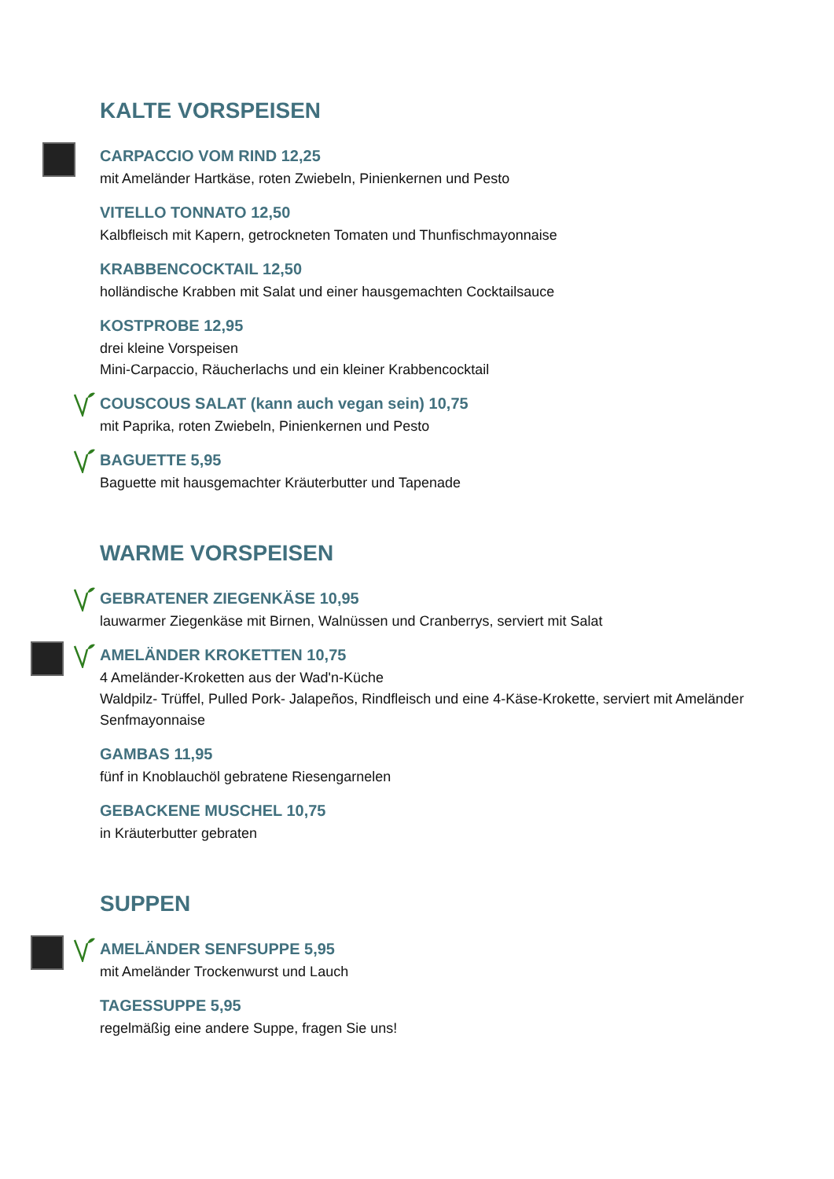KALTE VORSPEISEN
CARPACCIO VOM RIND 12,25
mit Ameländer Hartkäse, roten Zwiebeln, Pinienkernen und Pesto
VITELLO TONNATO 12,50
Kalbfleisch mit Kapern, getrockneten Tomaten und Thunfischmayonnaise
KRABBENCOCKTAIL 12,50
holländische Krabben mit Salat und einer hausgemachten Cocktailsauce
KOSTPROBE 12,95
drei kleine Vorspeisen
Mini-Carpaccio, Räucherlachs und ein kleiner Krabbencocktail
COUSCOUS SALAT (kann auch vegan sein) 10,75
mit Paprika, roten Zwiebeln, Pinienkernen und Pesto
BAGUETTE 5,95
Baguette mit hausgemachter Kräuterbutter und Tapenade
WARME VORSPEISEN
GEBRATENER ZIEGENKÄSE 10,95
lauwarmer Ziegenkäse mit Birnen, Walnüssen und Cranberrys, serviert mit Salat
AMELÄNDER KROKETTEN 10,75
4 Ameländer-Kroketten aus der Wad'n-Küche
Waldpilz- Trüffel, Pulled Pork- Jalapeños, Rindfleisch und eine 4-Käse-Krokette, serviert mit Ameländer Senfmayonnaise
GAMBAS 11,95
fünf in Knoblauchöl gebratene Riesengarnelen
GEBACKENE MUSCHEL 10,75
in Kräuterbutter gebraten
SUPPEN
AMELÄNDER SENFSUPPE 5,95
mit Ameländer Trockenwurst und Lauch
TAGESSUPPE 5,95
regelmäßig eine andere Suppe, fragen Sie uns!